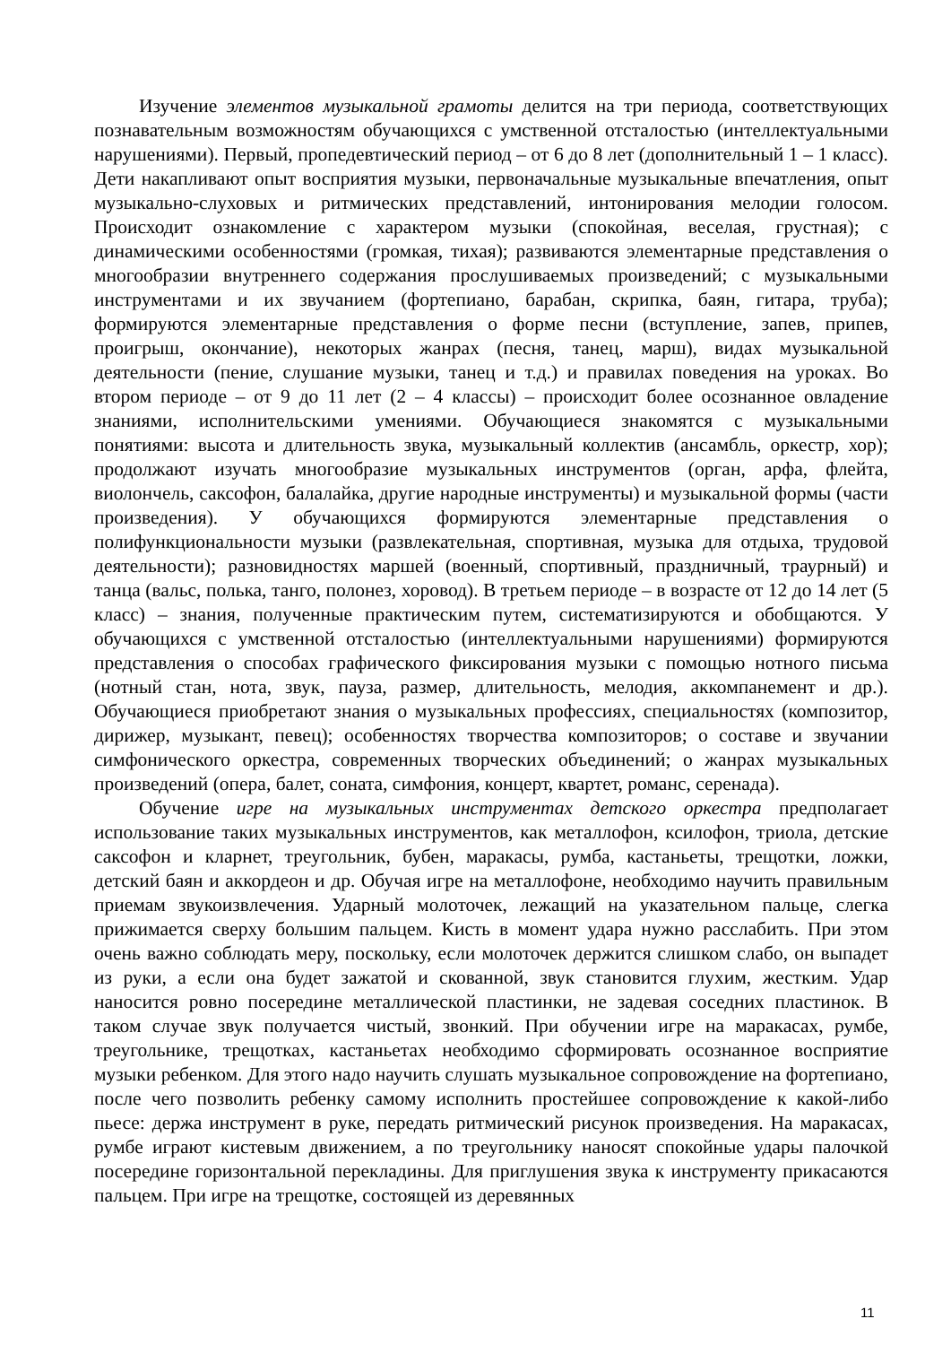Изучение элементов музыкальной грамоты делится на три периода, соответствующих познавательным возможностям обучающихся с умственной отсталостью (интеллектуальными нарушениями). Первый, пропедевтический период – от 6 до 8 лет (дополнительный 1 – 1 класс). Дети накапливают опыт восприятия музыки, первоначальные музыкальные впечатления, опыт музыкально-слуховых и ритмических представлений, интонирования мелодии голосом. Происходит ознакомление с характером музыки (спокойная, веселая, грустная); с динамическими особенностями (громкая, тихая); развиваются элементарные представления о многообразии внутреннего содержания прослушиваемых произведений; с музыкальными инструментами и их звучанием (фортепиано, барабан, скрипка, баян, гитара, труба); формируются элементарные представления о форме песни (вступление, запев, припев, проигрыш, окончание), некоторых жанрах (песня, танец, марш), видах музыкальной деятельности (пение, слушание музыки, танец и т.д.) и правилах поведения на уроках. Во втором периоде – от 9 до 11 лет (2 – 4 классы) – происходит более осознанное овладение знаниями, исполнительскими умениями. Обучающиеся знакомятся с музыкальными понятиями: высота и длительность звука, музыкальный коллектив (ансамбль, оркестр, хор); продолжают изучать многообразие музыкальных инструментов (орган, арфа, флейта, виолончель, саксофон, балалайка, другие народные инструменты) и музыкальной формы (части произведения). У обучающихся формируются элементарные представления о полифункциональности музыки (развлекательная, спортивная, музыка для отдыха, трудовой деятельности); разновидностях маршей (военный, спортивный, праздничный, траурный) и танца (вальс, полька, танго, полонез, хоровод). В третьем периоде – в возрасте от 12 до 14 лет (5 класс) – знания, полученные практическим путем, систематизируются и обобщаются. У обучающихся с умственной отсталостью (интеллектуальными нарушениями) формируются представления о способах графического фиксирования музыки с помощью нотного письма (нотный стан, нота, звук, пауза, размер, длительность, мелодия, аккомпанемент и др.). Обучающиеся приобретают знания о музыкальных профессиях, специальностях (композитор, дирижер, музыкант, певец); особенностях творчества композиторов; о составе и звучании симфонического оркестра, современных творческих объединений; о жанрах музыкальных произведений (опера, балет, соната, симфония, концерт, квартет, романс, серенада).
Обучение игре на музыкальных инструментах детского оркестра предполагает использование таких музыкальных инструментов, как металлофон, ксилофон, триола, детские саксофон и кларнет, треугольник, бубен, маракасы, румба, кастаньеты, трещотки, ложки, детский баян и аккордеон и др. Обучая игре на металлофоне, необходимо научить правильным приемам звукоизвлечения. Ударный молоточек, лежащий на указательном пальце, слегка прижимается сверху большим пальцем. Кисть в момент удара нужно расслабить. При этом очень важно соблюдать меру, поскольку, если молоточек держится слишком слабо, он выпадет из руки, а если она будет зажатой и скованной, звук становится глухим, жестким. Удар наносится ровно посередине металлической пластинки, не задевая соседних пластинок. В таком случае звук получается чистый, звонкий. При обучении игре на маракасах, румбе, треугольнике, трещотках, кастаньетах необходимо сформировать осознанное восприятие музыки ребенком. Для этого надо научить слушать музыкальное сопровождение на фортепиано, после чего позволить ребенку самому исполнить простейшее сопровождение к какой-либо пьесе: держа инструмент в руке, передать ритмический рисунок произведения. На маракасах, румбе играют кистевым движением, а по треугольнику наносят спокойные удары палочкой посередине горизонтальной перекладины. Для приглушения звука к инструменту прикасаются пальцем. При игре на трещотке, состоящей из деревянных
11